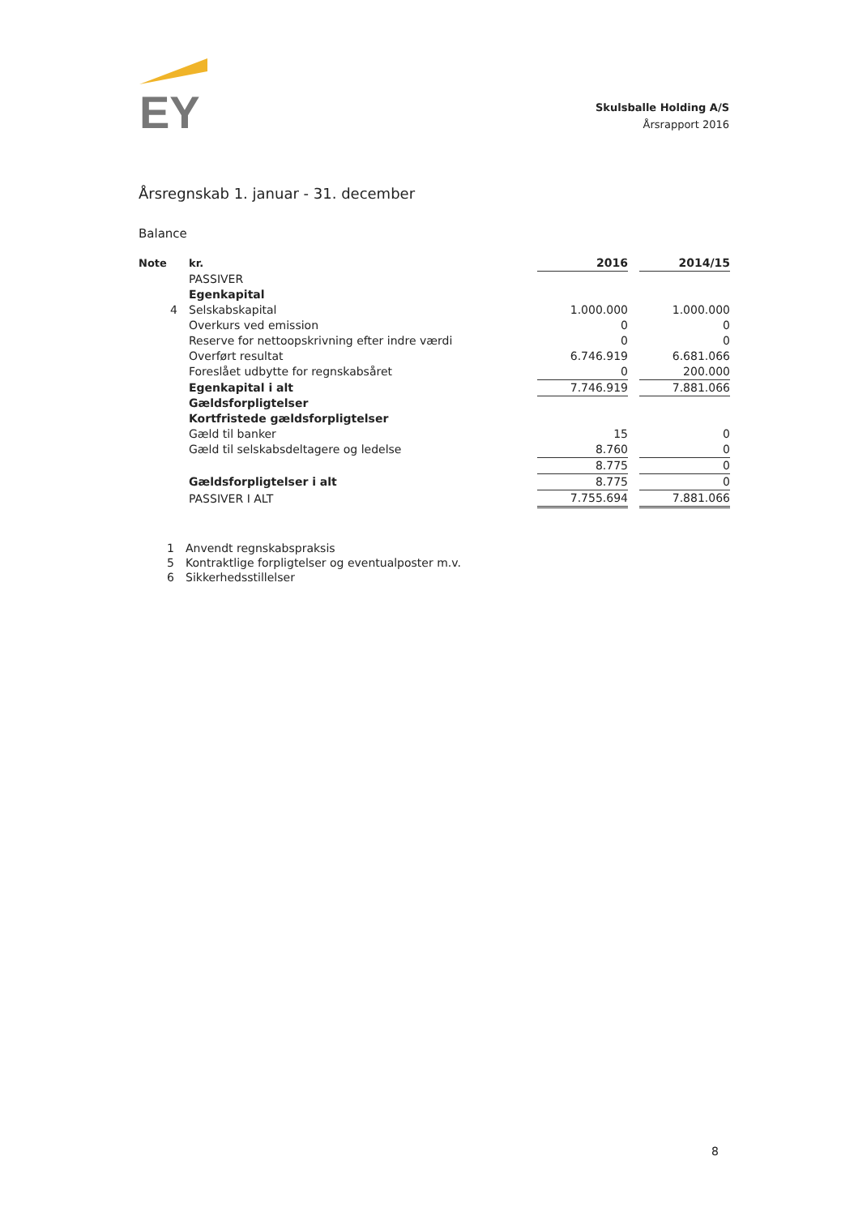EY
Skulsballe Holding A/S
Årsrapport 2016
Årsregnskab 1. januar - 31. december
Balance
| Note | kr. | 2016 | | 2014/15 |
| | PASSIVER | | | |
| | Egenkapital | | | |
| 4 | Selskabskapital | 1.000.000 | | 1.000.000 |
| | Overkurs ved emission | 0 | | 0 |
| | Reserve for nettoopskrivning efter indre værdi | 0 | | 0 |
| | Overført resultat | 6.746.919 | | 6.681.066 |
| | Foreslået udbytte for regnskabsåret | 0 | | 200.000 |
| | Egenkapital i alt | 7.746.919 | | 7.881.066 |
| | Gældsforpligtelser | | | |
| | Kortfristede gældsforpligtelser | | | |
| | Gæld til banker | 15 | | 0 |
| | Gæld til selskabsdeltagere og ledelse | 8.760 | | 0 |
| | | 8.775 | | 0 |
| | Gældsforpligtelser i alt | 8.775 | | 0 |
| | PASSIVER I ALT | 7.755.694 | | 7.881.066 |
1 Anvendt regnskabspraksis
5 Kontraktlige forpligtelser og eventualposter m.v.
6 Sikkerhedsstillelser
8